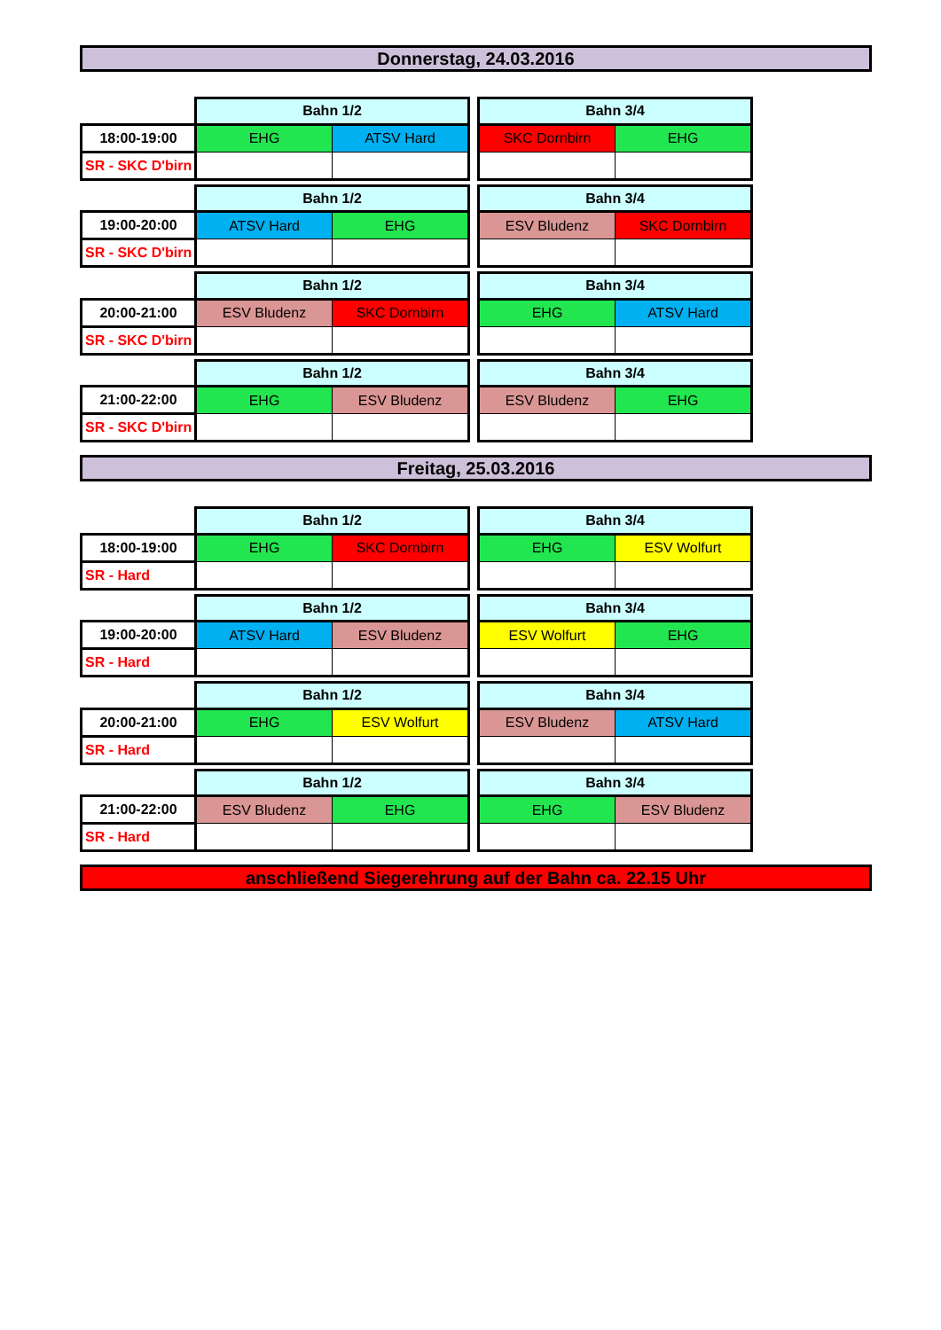Donnerstag, 24.03.2016
| | Bahn 1/2 | | | Bahn 3/4 | |
| 18:00-19:00 | EHG | ATSV Hard | | SKC Dornbirn | EHG |
| SR - SKC D'birn | | | | | |
| | Bahn 1/2 | | | Bahn 3/4 | |
| 19:00-20:00 | ATSV Hard | EHG | | ESV Bludenz | SKC Dornbirn |
| SR - SKC D'birn | | | | | |
| | Bahn 1/2 | | | Bahn 3/4 | |
| 20:00-21:00 | ESV Bludenz | SKC Dornbirn | | EHG | ATSV Hard |
| SR - SKC D'birn | | | | | |
| | Bahn 1/2 | | | Bahn 3/4 | |
| 21:00-22:00 | EHG | ESV Bludenz | | ESV Bludenz | EHG |
| SR - SKC D'birn | | | | | |
Freitag, 25.03.2016
| | Bahn 1/2 | | | Bahn 3/4 | |
| 18:00-19:00 | EHG | SKC Dornbirn | | EHG | ESV Wolfurt |
| SR - Hard | | | | | |
| | Bahn 1/2 | | | Bahn 3/4 | |
| 19:00-20:00 | ATSV Hard | ESV Bludenz | | ESV Wolfurt | EHG |
| SR - Hard | | | | | |
| | Bahn 1/2 | | | Bahn 3/4 | |
| 20:00-21:00 | EHG | ESV Wolfurt | | ESV Bludenz | ATSV Hard |
| SR - Hard | | | | | |
| | Bahn 1/2 | | | Bahn 3/4 | |
| 21:00-22:00 | ESV Bludenz | EHG | | EHG | ESV Bludenz |
| SR - Hard | | | | | |
anschließend Siegerehrung auf der Bahn ca. 22.15 Uhr